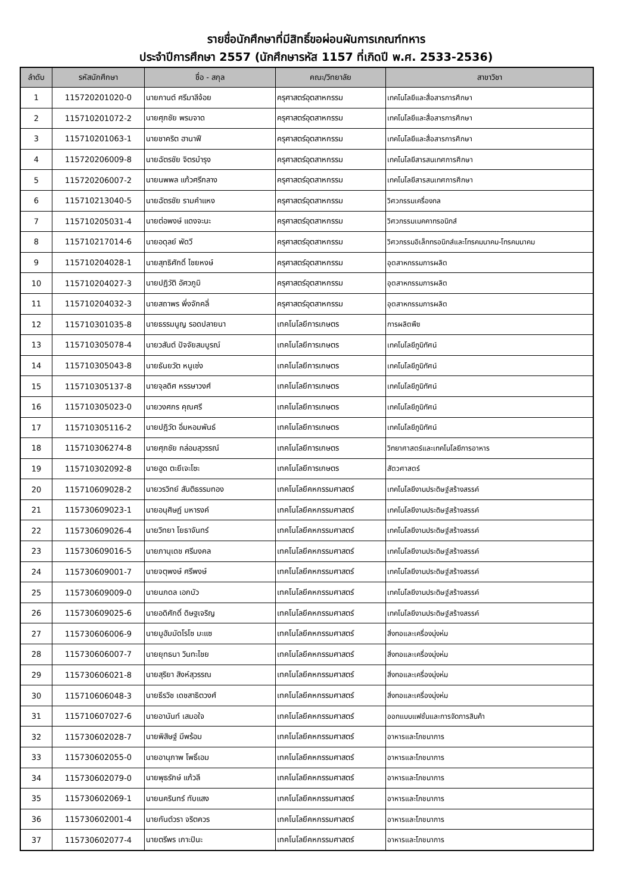รายชื่อนักศึกษาที่มีสิทธิ์ขอผ่อนผันการเกณฑ์ทหาร
ประจำปีการศึกษา 2557 (นักศึกษารหัส 1157 ที่เกิดปี พ.ศ. 2533-2536)
| ลำดับ | รหัสนักศึกษา | ชื่อ - สกุล | คณะ/วิทยาลัย | สาขาวิชา |
| --- | --- | --- | --- | --- |
| 1 | 115720201020-0 | นายกานต์ ศรีมาลีจ้อย | ครุศาสตร์อุตสาหกรรม | เทคโนโลยีและสื่อสารการศึกษา |
| 2 | 115710201072-2 | นายศุภชัย พรมจาด | ครุศาสตร์อุตสาหกรรม | เทคโนโลยีและสื่อสารการศึกษา |
| 3 | 115710201063-1 | นายชาคริต ฮานาฟี | ครุศาสตร์อุตสาหกรรม | เทคโนโลยีและสื่อสารการศึกษา |
| 4 | 115720206009-8 | นายฉัตรชัย จิตรบำรุง | ครุศาสตร์อุตสาหกรรม | เทคโนโลยีสารสนเทศการศึกษา |
| 5 | 115720206007-2 | นายนพพล แก้วศรีกลาง | ครุศาสตร์อุตสาหกรรม | เทคโนโลยีสารสนเทศการศึกษา |
| 6 | 115710213040-5 | นายฉัตรชัย รามคำแหง | ครุศาสตร์อุตสาหกรรม | วิศวกรรมเครื่องกล |
| 7 | 115710205031-4 | นายต่อพงษ์ แดงจะนะ | ครุศาสตร์อุตสาหกรรม | วิศวกรรมเมคคาทรอนิกส์ |
| 8 | 115710217014-6 | นายอดุลย์ พัดวี | ครุศาสตร์อุตสาหกรรม | วิศวกรรมอิเล็กทรอนิกส์และโทรคมนาคม-โทรคมนาคม |
| 9 | 115710204028-1 | นายสุทธิศักดิ์ ไชยหงษ์ | ครุศาสตร์อุตสาหกรรม | อุตสาหกรรมการผลิต |
| 10 | 115710204027-3 | นายปฏิวัติ อัศวภูมิ | ครุศาสตร์อุตสาหกรรม | อุตสาหกรรมการผลิต |
| 11 | 115710204032-3 | นายสถาพร พึ่งจักคลี่ | ครุศาสตร์อุตสาหกรรม | อุตสาหกรรมการผลิต |
| 12 | 115710301035-8 | นายธรรมนูญ รอดปลายนา | เทคโนโลยีการเกษตร | การผลิตพืช |
| 13 | 115710305078-4 | นายวสันต์ ปัจจัยสมบูรณ์ | เทคโนโลยีการเกษตร | เทคโนโลยีภูมิทัศน์ |
| 14 | 115710305043-8 | นายธันยวัต หนูเซ่ง | เทคโนโลยีการเกษตร | เทคโนโลยีภูมิทัศน์ |
| 15 | 115710305137-8 | นายจุลดิศ หรรษาวงศ์ | เทคโนโลยีการเกษตร | เทคโนโลยีภูมิทัศน์ |
| 16 | 115710305023-0 | นายวงศกร คุณศรี | เทคโนโลยีการเกษตร | เทคโนโลยีภูมิทัศน์ |
| 17 | 115710305116-2 | นายปฎิวัต อิ่มหอมพันธ์ | เทคโนโลยีการเกษตร | เทคโนโลยีภูมิทัศน์ |
| 18 | 115710306274-8 | นายศุภชัย กล่อมสุวรรณ์ | เทคโนโลยีการเกษตร | วิทยาศาสตร์และเทคโนโลยีการอาหาร |
| 19 | 115710302092-8 | นายฮูด ตะยีเจะโซะ | เทคโนโลยีการเกษตร | สัตวศาสตร์ |
| 20 | 115710609028-2 | นายวรวิทย์ สันติธรรมทอง | เทคโนโลยีคหกรรมศาสตร์ | เทคโนโลยีงานประดิษฐ์สร้างสรรค์ |
| 21 | 115730609023-1 | นายอนุศิษฏ์ มหารงค์ | เทคโนโลยีคหกรรมศาสตร์ | เทคโนโลยีงานประดิษฐ์สร้างสรรค์ |
| 22 | 115730609026-4 | นายวิทยา โยธาจันทร์ | เทคโนโลยีคหกรรมศาสตร์ | เทคโนโลยีงานประดิษฐ์สร้างสรรค์ |
| 23 | 115730609016-5 | นายภานุเดช ศรีมงคล | เทคโนโลยีคหกรรมศาสตร์ | เทคโนโลยีงานประดิษฐ์สร้างสรรค์ |
| 24 | 115730609001-7 | นายจตุพงษ์ ศรีพงษ์ | เทคโนโลยีคหกรรมศาสตร์ | เทคโนโลยีงานประดิษฐ์สร้างสรรค์ |
| 25 | 115730609009-0 | นายนภดล เอกบัว | เทคโนโลยีคหกรรมศาสตร์ | เทคโนโลยีงานประดิษฐ์สร้างสรรค์ |
| 26 | 115730609025-6 | นายอดิศักดิ์ ดิษฐเจริญ | เทคโนโลยีคหกรรมศาสตร์ | เทคโนโลยีงานประดิษฐ์สร้างสรรค์ |
| 27 | 115730606006-9 | นายมูฮัมมัดโรโซ มะแซ | เทคโนโลยีคหกรรมศาสตร์ | สิ่งทอและเครื่องนุ่งห่ม |
| 28 | 115730606007-7 | นายยุทธนา วินทะไชย | เทคโนโลยีคหกรรมศาสตร์ | สิ่งทอและเครื่องนุ่งห่ม |
| 29 | 115730606021-8 | นายสุริยา สิงห์สุวรรณ | เทคโนโลยีคหกรรมศาสตร์ | สิ่งทอและเครื่องนุ่งห่ม |
| 30 | 115710606048-3 | นายธีรวิช เดชสาธิตวงศ์ | เทคโนโลยีคหกรรมศาสตร์ | สิ่งทอและเครื่องนุ่งห่ม |
| 31 | 115710607027-6 | นายอานันท์ เสมอใจ | เทคโนโลยีคหกรรมศาสตร์ | ออกแบบแฟชั่นและการจัดการสินค้า |
| 32 | 115730602028-7 | นายพิสิษฐ์ มีพร้อม | เทคโนโลยีคหกรรมศาสตร์ | อาหารและโภชนาการ |
| 33 | 115730602055-0 | นายอานุภาพ โพธิ์เอม | เทคโนโลยีคหกรรมศาสตร์ | อาหารและโภชนาการ |
| 34 | 115730602079-0 | นายพุธรักษ์ แก้วลี | เทคโนโลยีคหกรรมศาสตร์ | อาหารและโภชนาการ |
| 35 | 115730602069-1 | นายนครินทร์ ทับแสง | เทคโนโลยีคหกรรมศาสตร์ | อาหารและโภชนาการ |
| 36 | 115730602001-4 | นายกันต์วรา จริตควร | เทคโนโลยีคหกรรมศาสตร์ | อาหารและโภชนาการ |
| 37 | 115730602077-4 | นายตรีพร เกาะปินะ | เทคโนโลยีคหกรรมศาสตร์ | อาหารและโภชนาการ |